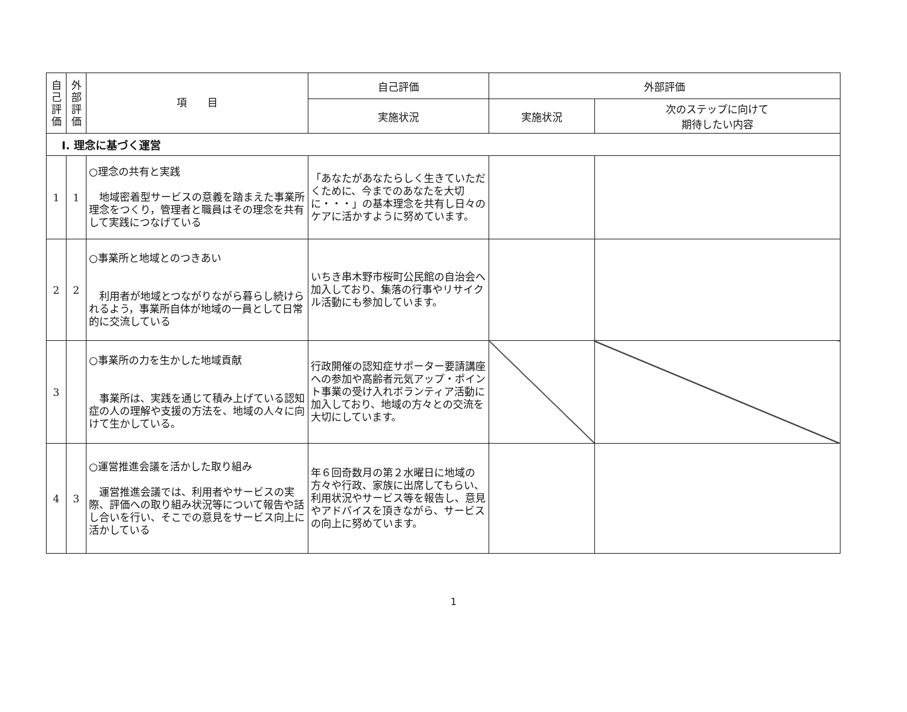| 自 己 評 価 | 外 部 評 価 | 項 目 | 自己評価 | 外部評価 | |
| --- | --- | --- | --- | --- | --- |
| | | | 実施状況 | 実施状況 | 次のステップに向けて 期待したい内容 |
| Ⅰ. 理念に基づく運営 | | | | | |
| 1 | 1 | ○理念の共有と実践 地域密着型サービスの意義を踏まえた事業所理念をつくり，管理者と職員はその理念を共有して実践につなげている | 「あなたがあなたらしく生きていただくために、今までのあなたを大切に・・・」の基本理念を共有し日々のケアに活かすように努めています。 | | |
| 2 | 2 | ○事業所と地域とのつきあい 利用者が地域とつながりながら暮らし続けられるよう，事業所自体が地域の一員として日常的に交流している | いちき串木野市桜町公民館の自治会へ加入しており、集落の行事やリサイクル活動にも参加しています。 | | |
| 3 | | ○事業所の力を生かした地域貢献 事業所は、実践を通じて積み上げている認知症の人の理解や支援の方法を、地域の人々に向けて生かしている。 | 行政開催の認知症サポーター要請講座への参加や高齢者元気アップ・ポイント事業の受け入れボランティア活動に加入しており、地域の方々との交流を大切にしています。 | | |
| 4 | 3 | ○運営推進会議を活かした取り組み 運営推進会議では、利用者やサービスの実際、評価への取り組み状況等について報告や話し合いを行い、そこでの意見をサービス向上に活かしている | 年６回奇数月の第２水曜日に地域の方々や行政、家族に出席してもらい、利用状況やサービス等を報告し、意見やアドバイスを頂きながら、サービスの向上に努めています。 | | |
1